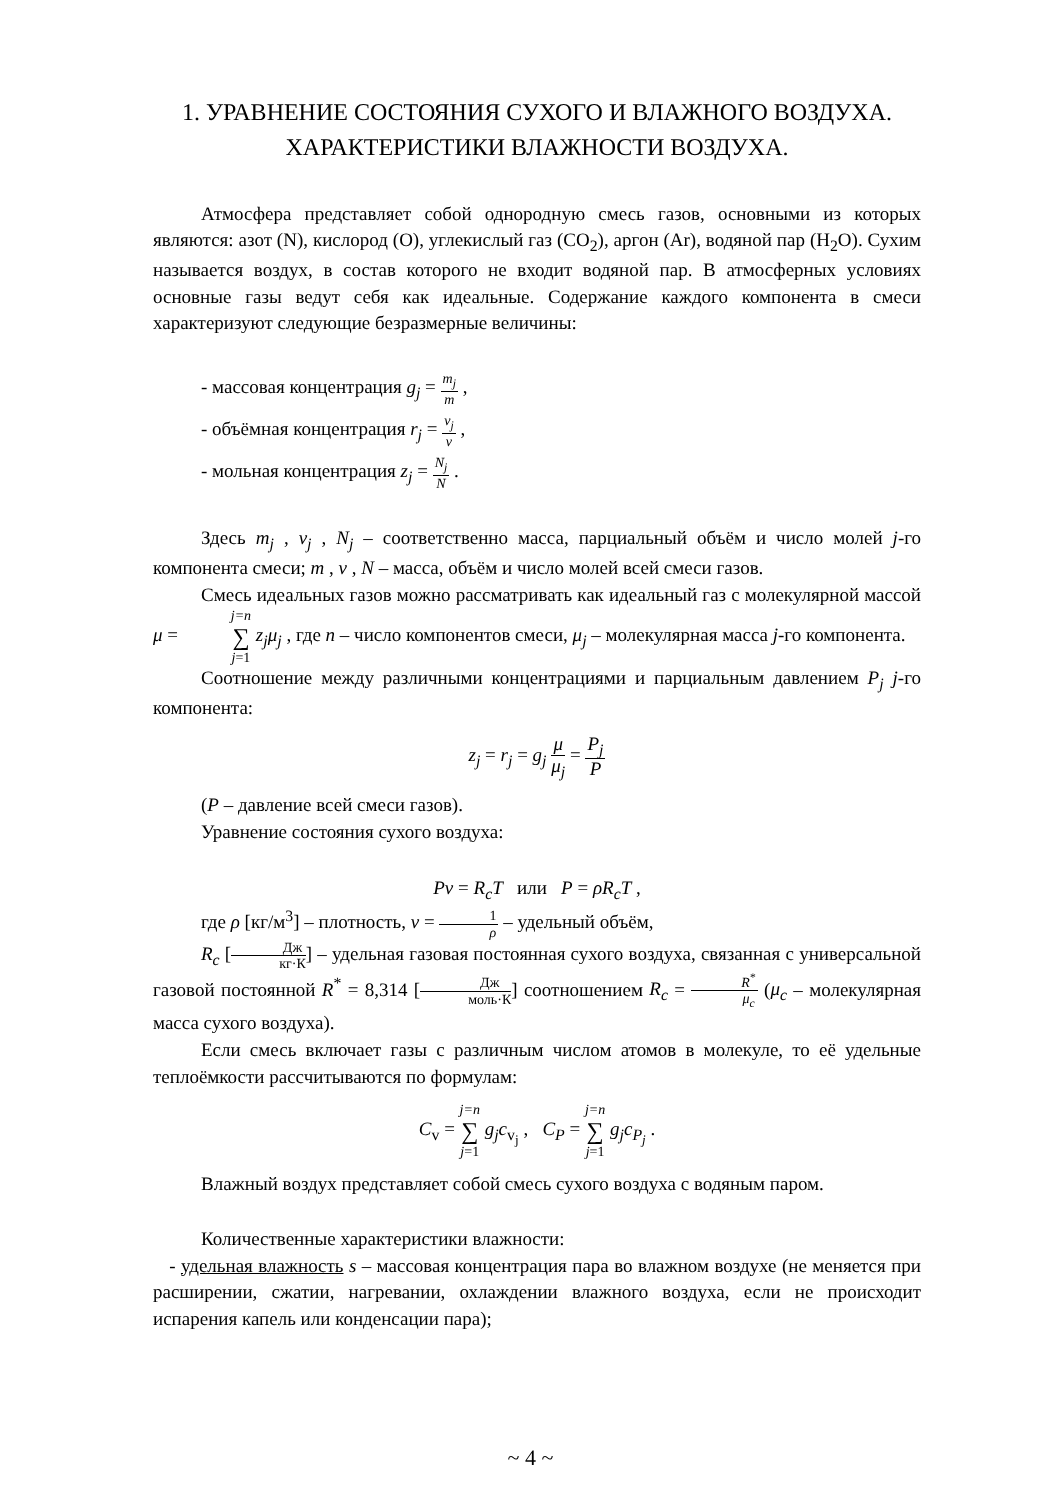1. УРАВНЕНИЕ СОСТОЯНИЯ СУХОГО И ВЛАЖНОГО ВОЗДУХА.
ХАРАКТЕРИСТИКИ ВЛАЖНОСТИ ВОЗДУХА.
Атмосфера представляет собой однородную смесь газов, основными из которых являются: азот (N), кислород (O), углекислый газ (CO<sub>2</sub>), аргон (Ar), водяной пар (H<sub>2</sub>O). Сухим называется воздух, в состав которого не входит водяной пар. В атмосферных условиях основные газы ведут себя как идеальные. Содержание каждого компонента в смеси характеризуют следующие безразмерные величины:
- массовая концентрация g<sub>j</sub> = m<sub>j</sub> m ,
- объёмная концентрация r<sub>j</sub> = v<sub>j</sub> v ,
- мольная концентрация z<sub>j</sub> = N<sub>j</sub> N .
Здесь m<sub>j</sub> , v<sub>j</sub> , N<sub>j</sub> – соответственно масса, парциальный объём и число молей j-го компонента смеси; m , v , N – масса, объём и число молей всей смеси газов.
Смесь идеальных газов можно рассматривать как идеальный газ с молекулярной массой μ = j=n ∑ j=1 z<sub>j</sub>μ<sub>j</sub> , где n – число компонентов смеси, μ<sub>j</sub> – молекулярная масса j-го компонента.
Соотношение между различными концентрациями и парциальным давлением P<sub>j</sub> j-го компонента:
z<sub>j</sub> = r<sub>j</sub> = g<sub>j</sub> μ μ<sub>j</sub> = P<sub>j</sub> P
(P – давление всей смеси газов).
Уравнение состояния сухого воздуха:
Pv = R<sub>c</sub>T или P = ρR<sub>c</sub>T ,
где ρ [кг/м<sup>3</sup>] – плотность, v = 1 ρ – удельный объём,
R<sub>c</sub> [Дж кг·К] – удельная газовая постоянная сухого воздуха, связанная с универсальной газовой постоянной R<sup>*</sup> = 8,314 [Дж моль·К] соотношением R<sub>c</sub> = R<sup>*</sup> μ<sub>c</sub> (μ<sub>c</sub> – молекулярная масса сухого воздуха).
Если смесь включает газы с различным числом атомов в молекуле, то её удельные теплоёмкости рассчитываются по формулам:
C<sub>v</sub> = j=n ∑ j=1 g<sub>j</sub>c<sub>v<sub>j</sub></sub> , C<sub>P</sub> = j=n ∑ j=1 g<sub>j</sub>c<sub>P<sub>j</sub></sub> .
Влажный воздух представляет собой смесь сухого воздуха с водяным паром.
Количественные характеристики влажности:
- удельная влажность s – массовая концентрация пара во влажном воздухе (не меняется при расширении, сжатии, нагревании, охлаждении влажного воздуха, если не происходит испарения капель или конденсации пара);
~ 4 ~